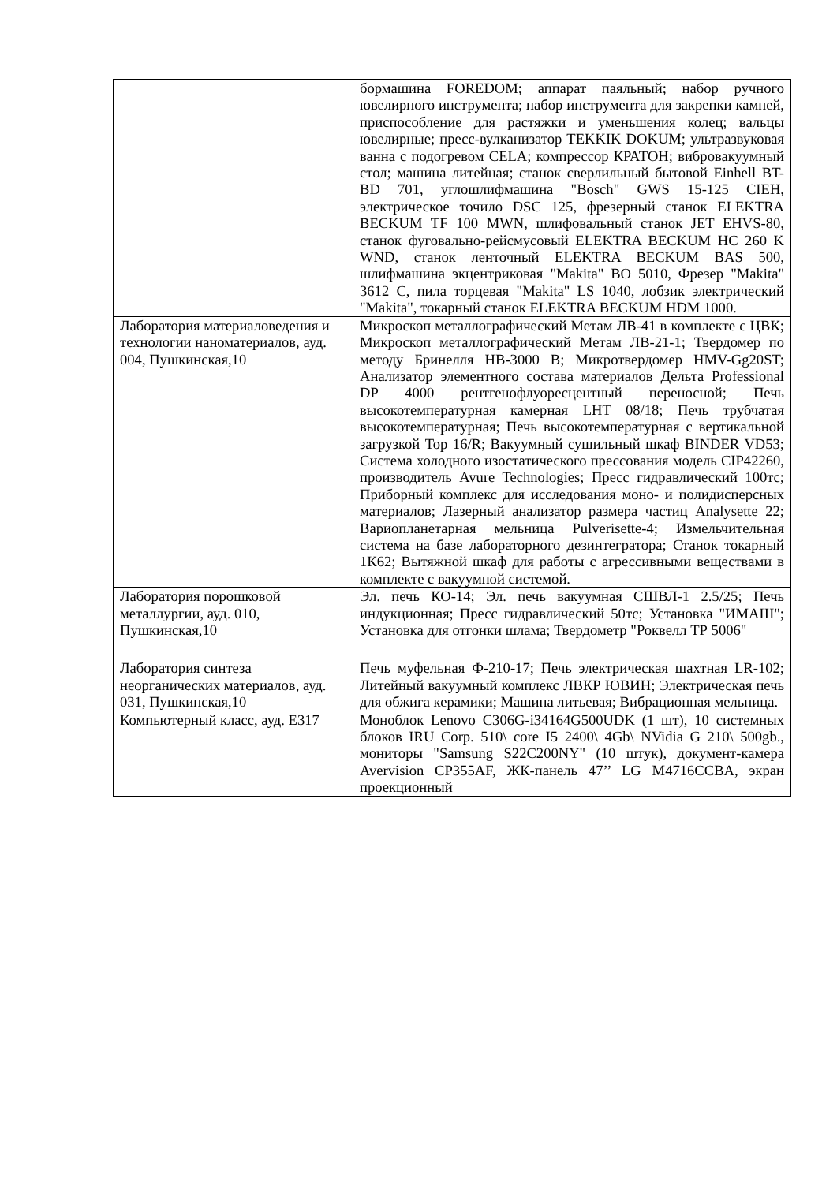| | бормашина FOREDOM; аппарат паяльный; набор ручного ювелирного инструмента; набор инструмента для закрепки камней, приспособление для растяжки и уменьшения колец; вальцы ювелирные; пресс-вулканизатор TEKKIK DOKUM; ультразвуковая ванна с подогревом CELA; компрессор КРАТОН; вибровакуумный стол; машина литейная; станок сверлильный бытовой Einhell BT-BD 701, углошлифмашина "Bosch" GWS 15-125 CIEH, электрическое точило DSC 125, фрезерный станок ELEKTRA BECKUM TF 100 MWN, шлифовальный станок JET EHVS-80, станок фуговально-рейсмусовый ELEKTRA BECKUM HC 260 K WND, станок ленточный ELEKTRA BECKUM BAS 500, шлифмашина экцентриковая "Makita" BO 5010, Фрезер "Makita" 3612 C, пила торцевая "Makita" LS 1040, лобзик электрический "Makita", токарный станок ELEKTRA BECKUM HDM 1000. |
| Лаборатория материаловедения и технологии наноматериалов, ауд. 004, Пушкинская,10 | Микроскоп металлографический Метам ЛВ-41 в комплекте с ЦВК; Микроскоп металлографический Метам ЛВ-21-1; Твердомер по методу Бринелля HB-3000 B; Микротвердомер HMV-Gg20ST; Анализатор элементного состава материалов Дельта Professional DP 4000 рентгенофлуоресцентный переносной; Печь высокотемпературная камерная LHT 08/18; Печь трубчатая высокотемпературная; Печь высокотемпературная с вертикальной загрузкой Top 16/R; Вакуумный сушильный шкаф BINDER VD53; Система холодного изостатического прессования модель CIP42260, производитель Avure Technologies; Пресс гидравлический 100тс; Приборный комплекс для исследования моно- и полидисперсных материалов; Лазерный анализатор размера частиц Analysette 22; Вариопланетарная мельница Pulverisette-4; Измельчительная система на базе лабораторного дезинтегратора; Станок токарный 1К62; Вытяжной шкаф для работы с агрессивными веществами в комплекте с вакуумной системой. |
| Лаборатория порошковой металлургии, ауд. 010, Пушкинская,10 | Эл. печь КО-14; Эл. печь вакуумная СШВЛ-1 2.5/25; Печь индукционная; Пресс гидравлический 50тс; Установка "ИМАШ"; Установка для отгонки шлама; Твердометр "Роквелл ТР 5006" |
| Лаборатория синтеза неорганических материалов, ауд. 031, Пушкинская,10 | Печь муфельная Ф-210-17; Печь электрическая шахтная LR-102; Литейный вакуумный комплекс ЛВКР ЮВИН; Электрическая печь для обжига керамики; Машина литьевая; Вибрационная мельница. |
| Компьютерный класс, ауд. Е317 | Моноблок Lenovo C306G-i34164G500UDK (1 шт), 10 системных блоков IRU Corp. 510\ core I5 2400\ 4Gb\ NVidia G 210\ 500gb., мониторы "Samsung S22C200NY" (10 штук), документ-камера Avervision CP355AF, ЖК-панель 47’’ LG M4716CCBA, экран проекционный |